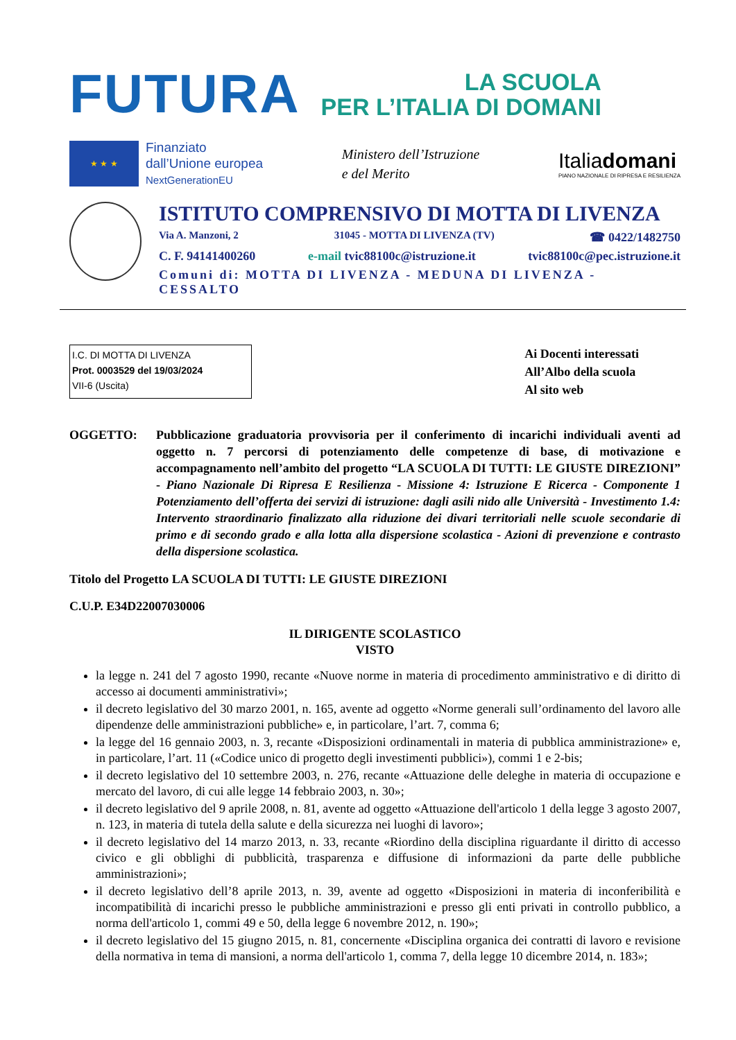FUTURA
LA SCUOLA
PER L’ITALIA DI DOMANI
★ ★ ★
Finanziato
dall’Unione europea
NextGenerationEU
Ministero dell’Istruzione
e del Merito
Italiadomani
PIANO NAZIONALE DI RIPRESA E RESILIENZA
ISTITUTO COMPRENSIVO DI MOTTA DI LIVENZA
Via A. Manzoni, 2 31045 - MOTTA DI LIVENZA (TV) ☎ 0422/1482750
C. F. 94141400260 e-mail tvic88100c@istruzione.it tvic88100c@pec.istruzione.it
Comuni di: MOTTA DI LIVENZA - MEDUNA DI LIVENZA - CESSALTO
I.C. DI MOTTA DI LIVENZA
Prot. 0003529 del 19/03/2024
VII-6 (Uscita)
Ai Docenti interessati
All’Albo della scuola
Al sito web
OGGETTO: Pubblicazione graduatoria provvisoria per il conferimento di incarichi individuali aventi ad oggetto n. 7 percorsi di potenziamento delle competenze di base, di motivazione e accompagnamento nell’ambito del progetto “LA SCUOLA DI TUTTI: LE GIUSTE DIREZIONI” - Piano Nazionale Di Ripresa E Resilienza - Missione 4: Istruzione E Ricerca - Componente 1 Potenziamento dell’offerta dei servizi di istruzione: dagli asili nido alle Università - Investimento 1.4: Intervento straordinario finalizzato alla riduzione dei divari territoriali nelle scuole secondarie di primo e di secondo grado e alla lotta alla dispersione scolastica - Azioni di prevenzione e contrasto della dispersione scolastica.
Titolo del Progetto LA SCUOLA DI TUTTI: LE GIUSTE DIREZIONI
C.U.P. E34D22007030006
IL DIRIGENTE SCOLASTICO
VISTO
la legge n. 241 del 7 agosto 1990, recante «Nuove norme in materia di procedimento amministrativo e di diritto di accesso ai documenti amministrativi»;
il decreto legislativo del 30 marzo 2001, n. 165, avente ad oggetto «Norme generali sull’ordinamento del lavoro alle dipendenze delle amministrazioni pubbliche» e, in particolare, l’art. 7, comma 6;
la legge del 16 gennaio 2003, n. 3, recante «Disposizioni ordinamentali in materia di pubblica amministrazione» e, in particolare, l’art. 11 («Codice unico di progetto degli investimenti pubblici»), commi 1 e 2-bis;
il decreto legislativo del 10 settembre 2003, n. 276, recante «Attuazione delle deleghe in materia di occupazione e mercato del lavoro, di cui alle legge 14 febbraio 2003, n. 30»;
il decreto legislativo del 9 aprile 2008, n. 81, avente ad oggetto «Attuazione dell'articolo 1 della legge 3 agosto 2007, n. 123, in materia di tutela della salute e della sicurezza nei luoghi di lavoro»;
il decreto legislativo del 14 marzo 2013, n. 33, recante «Riordino della disciplina riguardante il diritto di accesso civico e gli obblighi di pubblicità, trasparenza e diffusione di informazioni da parte delle pubbliche amministrazioni»;
il decreto legislativo dell’8 aprile 2013, n. 39, avente ad oggetto «Disposizioni in materia di inconferibilità e incompatibilità di incarichi presso le pubbliche amministrazioni e presso gli enti privati in controllo pubblico, a norma dell'articolo 1, commi 49 e 50, della legge 6 novembre 2012, n. 190»;
il decreto legislativo del 15 giugno 2015, n. 81, concernente «Disciplina organica dei contratti di lavoro e revisione della normativa in tema di mansioni, a norma dell'articolo 1, comma 7, della legge 10 dicembre 2014, n. 183»;